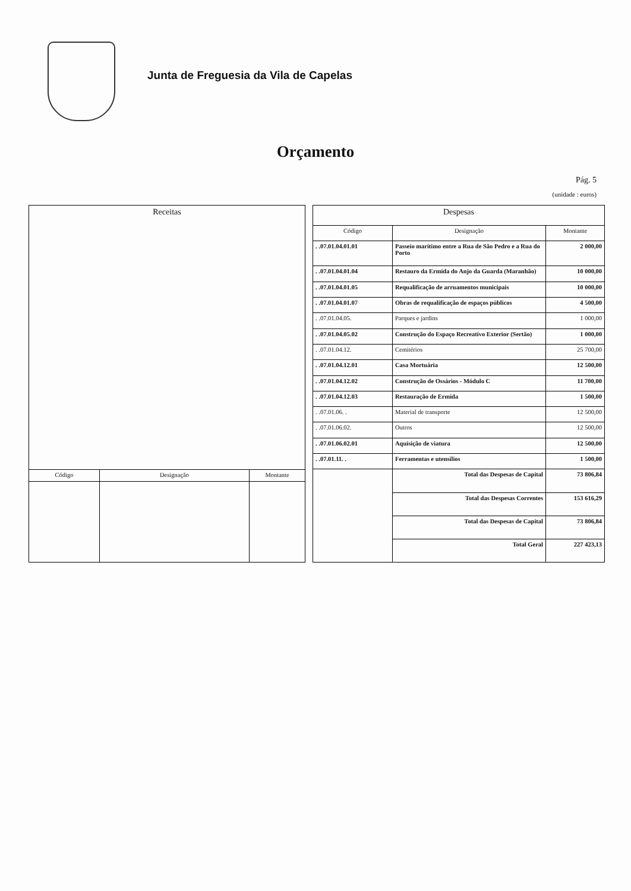Junta de Freguesia da Vila de Capelas
Orçamento
Pág. 5
(unidade : euros)
| Receitas | | |
| --- | --- | --- |
| Código | Designação | Montante |
| Despesas | | |
| --- | --- | --- |
| Código | Designação | Montante |
| . .07.01.04.01.01 | Passeio marítimo entre a Rua de São Pedro e a Rua do Porto | 2 000,00 |
| . .07.01.04.01.04 | Restauro da Ermida do Anjo da Guarda (Maranhão) | 10 000,00 |
| . .07.01.04.01.05 | Requalificação de arruamentos municipais | 10 000,00 |
| . .07.01.04.01.07 | Obras de requalificação de espaços públicos | 4 500,00 |
| . .07.01.04.05. | Parques e jardins | 1 000,00 |
| . .07.01.04.05.02 | Construção do Espaço Recreativo Exterior (Sertão) | 1 000,00 |
| . .07.01.04.12. | Cemitérios | 25 700,00 |
| . .07.01.04.12.01 | Casa Mortuária | 12 500,00 |
| . .07.01.04.12.02 | Construção de Ossários - Módulo C | 11 700,00 |
| . .07.01.04.12.03 | Restauração de Ermida | 1 500,00 |
| . .07.01.06. . | Material de transporte | 12 500,00 |
| . .07.01.06.02. | Outros | 12 500,00 |
| . .07.01.06.02.01 | Aquisição de viatura | 12 500,00 |
| . .07.01.11. . | Ferramentas e utensílios | 1 500,00 |
| | Total das Despesas de Capital | 73 806,84 |
| | Total das Despesas Correntes | 153 616,29 |
| | Total das Despesas de Capital | 73 806,84 |
| | Total Geral | 227 423,13 |